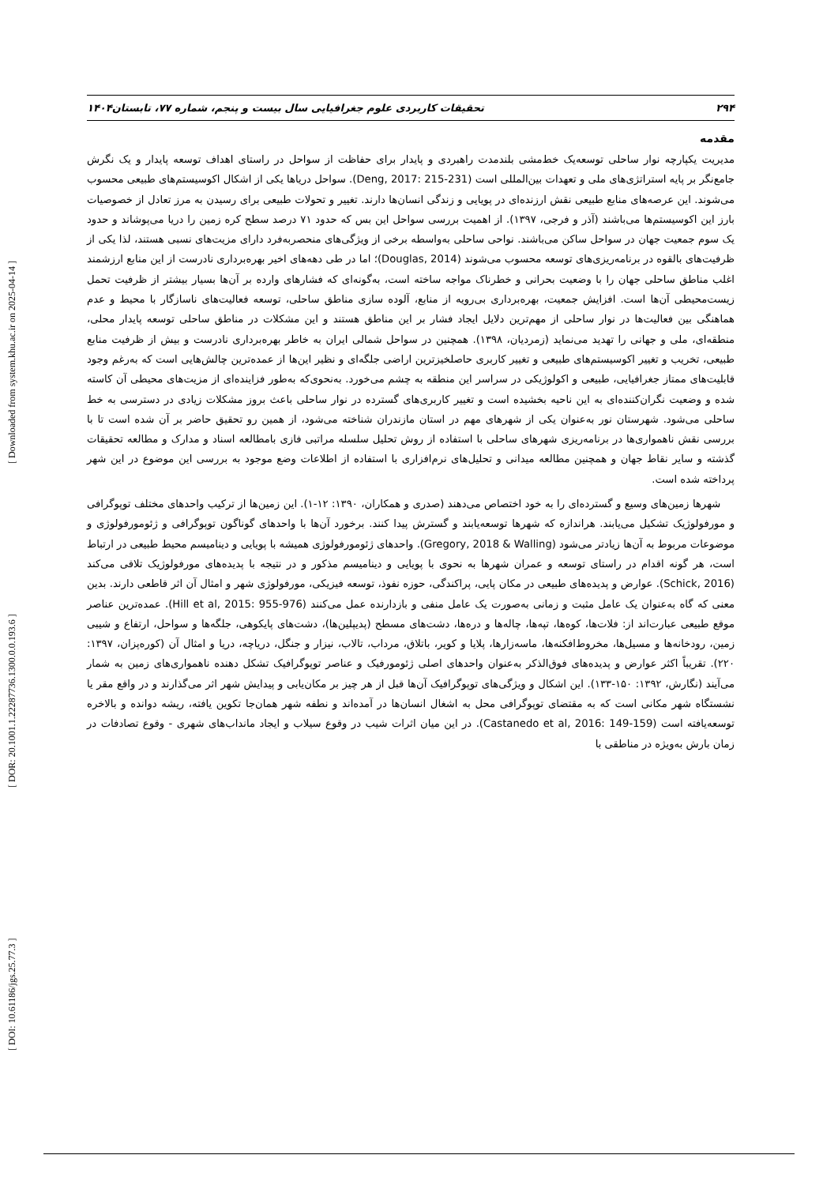[ DOI: 10.61186/jgs.25.77.3 ] [ DOR: 20.1001.1.22287736.1300.0.0.193.6 ] [ Downloaded from system.khu.ac.ir on 2025-04-14 ]
۲۹۴ تحقیقات کاربردی علوم جغرافیایی سال بیست و پنجم، شماره ۷۷، تابستان۱۴۰۴
مقدمه
مدیریت یکپارچه نوار ساحلی توسعه‌یک خط‌مشی بلندمدت راهبردی و پایدار برای حفاظت از سواحل در راستای اهداف توسعه پایدار و یک نگرش جامع‌نگر بر پایه استراتژی‌های ملی و تعهدات بین‌المللی است (Deng, 2017: 215-231). سواحل دریاها یکی از اشکال اکوسیستم‌های طبیعی محسوب می‌شوند. این عرصه‌های منابع طبیعی نقش ارزنده‌ای در پویایی و زندگی انسان‌ها دارند. تغییر و تحولات طبیعی برای رسیدن به مرز تعادل از خصوصیات بارز این اکوسیستم‌ها می‌باشند (آذر و فرجی، ۱۳۹۷). از اهمیت بررسی سواحل این بس که حدود ۷۱ درصد سطح کره زمین را دریا می‌پوشاند و حدود یک سوم جمعیت جهان در سواحل ساکن می‌باشند. نواحی ساحلی به‌واسطه برخی از ویژگی‌های منحصربه‌فرد دارای مزیت‌های نسبی هستند، لذا یکی از ظرفیت‌های بالقوه در برنامه‌ریزی‌های توسعه محسوب می‌شوند (Douglas, 2014)؛ اما در طی دهه‌های اخیر بهره‌برداری نادرست از این منابع ارزشمند اغلب مناطق ساحلی جهان را با وضعیت بحرانی و خطرناک مواجه ساخته است، به‌گونه‌ای که فشارهای وارده بر آن‌ها بسیار بیشتر از ظرفیت تحمل زیست‌محیطی آن‌ها است. افزایش جمعیت، بهره‌برداری بی‌رویه از منابع، آلوده سازی مناطق ساحلی، توسعه فعالیت‌های ناسازگار با محیط و عدم هماهنگی بین فعالیت‌ها در نوار ساحلی از مهم‌ترین دلایل ایجاد فشار بر این مناطق هستند و این مشکلات در مناطق ساحلی توسعه پایدار محلی، منطقه‌ای، ملی و جهانی را تهدید می‌نماید (زمردیان، ۱۳۹۸). همچنین در سواحل شمالی ایران به خاطر بهره‌برداری نادرست و بیش از ظرفیت منابع طبیعی، تخریب و تغییر اکوسیستم‌های طبیعی و تغییر کاربری حاصلخیزترین اراضی جلگه‌ای و نظیر این‌ها از عمده‌ترین چالش‌هایی است که به‌رغم وجود قابلیت‌های ممتاز جغرافیایی، طبیعی و اکولوژیکی در سراسر این منطقه به چشم می‌خورد. به‌نحوی‌که به‌طور فزاینده‌ای از مزیت‌های محیطی آن کاسته شده و وضعیت نگران‌کننده‌ای به این ناحیه بخشیده است و تغییر کاربری‌های گسترده در نوار ساحلی باعث بروز مشکلات زیادی در دسترسی به خط ساحلی می‌شود. شهرستان نور به‌عنوان یکی از شهرهای مهم در استان مازندران شناخته می‌شود، از همین رو تحقیق حاضر بر آن شده است تا با بررسی نقش ناهمواری‌ها در برنامه‌ریزی شهرهای ساحلی با استفاده از روش تحلیل سلسله مراتبی فازی بامطالعه اسناد و مدارک و مطالعه تحقیقات گذشته و سایر نقاط جهان و همچنین مطالعه میدانی و تحلیل‌های نرم‌افزاری با استفاده از اطلاعات وضع موجود به بررسی این موضوع در این شهر پرداخته شده است.
شهرها زمین‌های وسیع و گسترده‌ای را به خود اختصاص می‌دهند (صدری و همکاران، ۱۳۹۰: ۱۲-۱). این زمین‌ها از ترکیب واحدهای مختلف توپوگرافی و مورفولوژیک تشکیل می‌یابند. هراندازه که شهرها توسعه‌یابند و گسترش پیدا کنند. برخورد آن‌ها با واحدهای گوناگون توپوگرافی و ژئومورفولوژی و موضوعات مربوط به آن‌ها زیادتر می‌شود (Gregory, 2018 & Walling). واحدهای ژئومورفولوژی همیشه با پویایی و دینامیسم محیط طبیعی در ارتباط است، هر گونه اقدام در راستای توسعه و عمران شهرها به نحوی با پویایی و دینامیسم مذکور و در نتیجه با پدیده‌های مورفولوژیک تلاقی می‌کند (Schick, 2016). عوارض و پدیده‌های طبیعی در مکان پایی، پراکندگی، حوزه نفوذ، توسعه فیزیکی، مورفولوژی شهر و امثال آن اثر قاطعی دارند. بدین معنی که گاه به‌عنوان یک عامل مثبت و زمانی به‌صورت یک عامل منفی و بازدارنده عمل می‌کنند (Hill et al, 2015: 955-976). عمده‌ترین عناصر موقع طبیعی عبارت‌اند از: فلات‌ها، کوه‌ها، تپه‌ها، چاله‌ها و دره‌ها، دشت‌های مسطح (پدیپلین‌ها)، دشت‌های پایکوهی، جلگه‌ها و سواحل، ارتفاع و شیبی زمین، رودخانه‌ها و مسیل‌ها، مخروط‌افکنه‌ها، ماسه‌زارها، پلایا و کویر، باتلاق، مرداب، تالاب، نیزار و جنگل، دریاچه، دریا و امثال آن (کوره‌پزان، ۱۳۹۷: ۲۲۰). تقریباً اکثر عوارض و پدیده‌های فوق‌الذکر به‌عنوان واحدهای اصلی ژئومورفیک و عناصر توپوگرافیک تشکل دهنده ناهمواری‌های زمین به شمار می‌آیند (نگارش، ۱۳۹۲: ۱۵۰-۱۳۳). این اشکال و ویژگی‌های توپوگرافیک آن‌ها قبل از هر چیز بر مکان‌یابی و پیدایش شهر اثر می‌گذارند و در واقع مقر یا نشستگاه شهر مکانی است که به مقتضای توپوگرافی محل به اشغال انسان‌ها در آمده‌اند و نطفه شهر همان‌جا تکوین یافته، ریشه دوانده و بالاخره توسعه‌یافته است (Castanedo et al, 2016: 149-159). در این میان اثرات شیب در وقوع سیلاب و ایجاد مانداب‌های شهری - وقوع تصادفات در زمان بارش به‌ویژه در مناطقی با